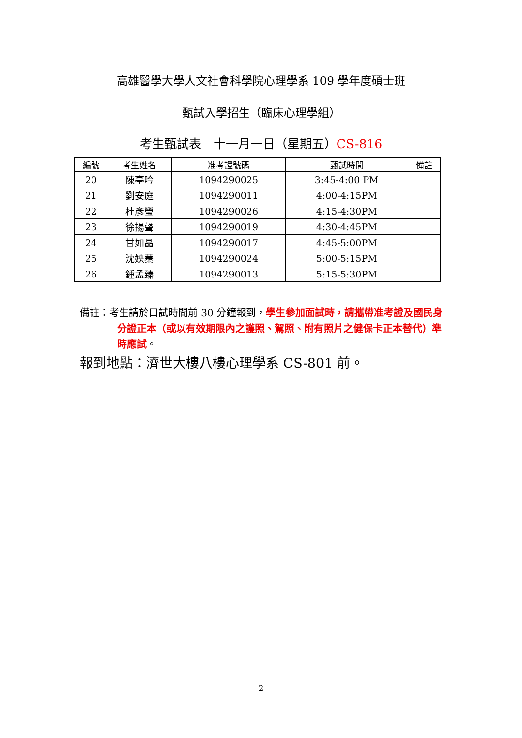高雄醫學大學人文社會科學院心理學系 109 學年度碩士班
甄試入學招生（臨床心理學組）
考生甄試表　十一月一日（星期五）CS-816
| 編號 | 考生姓名 | 准考證號碼 | 甄試時間 | 備註 |
| --- | --- | --- | --- | --- |
| 20 | 陳亭吟 | 1094290025 | 3:45-4:00 PM | |
| 21 | 劉安庭 | 1094290011 | 4:00-4:15PM | |
| 22 | 杜彥瑩 | 1094290026 | 4:15-4:30PM | |
| 23 | 徐揚聲 | 1094290019 | 4:30-4:45PM | |
| 24 | 甘如晶 | 1094290017 | 4:45-5:00PM | |
| 25 | 沈姎蓁 | 1094290024 | 5:00-5:15PM | |
| 26 | 鍾孟臻 | 1094290013 | 5:15-5:30PM | |
備註：考生請於口試時間前 30 分鐘報到，學生參加面試時，請攜帶准考證及國民身分證正本（或以有效期限內之護照、駕照、附有照片之健保卡正本替代）準時應試。
報到地點：濟世大樓八樓心理學系 CS-801 前。
2